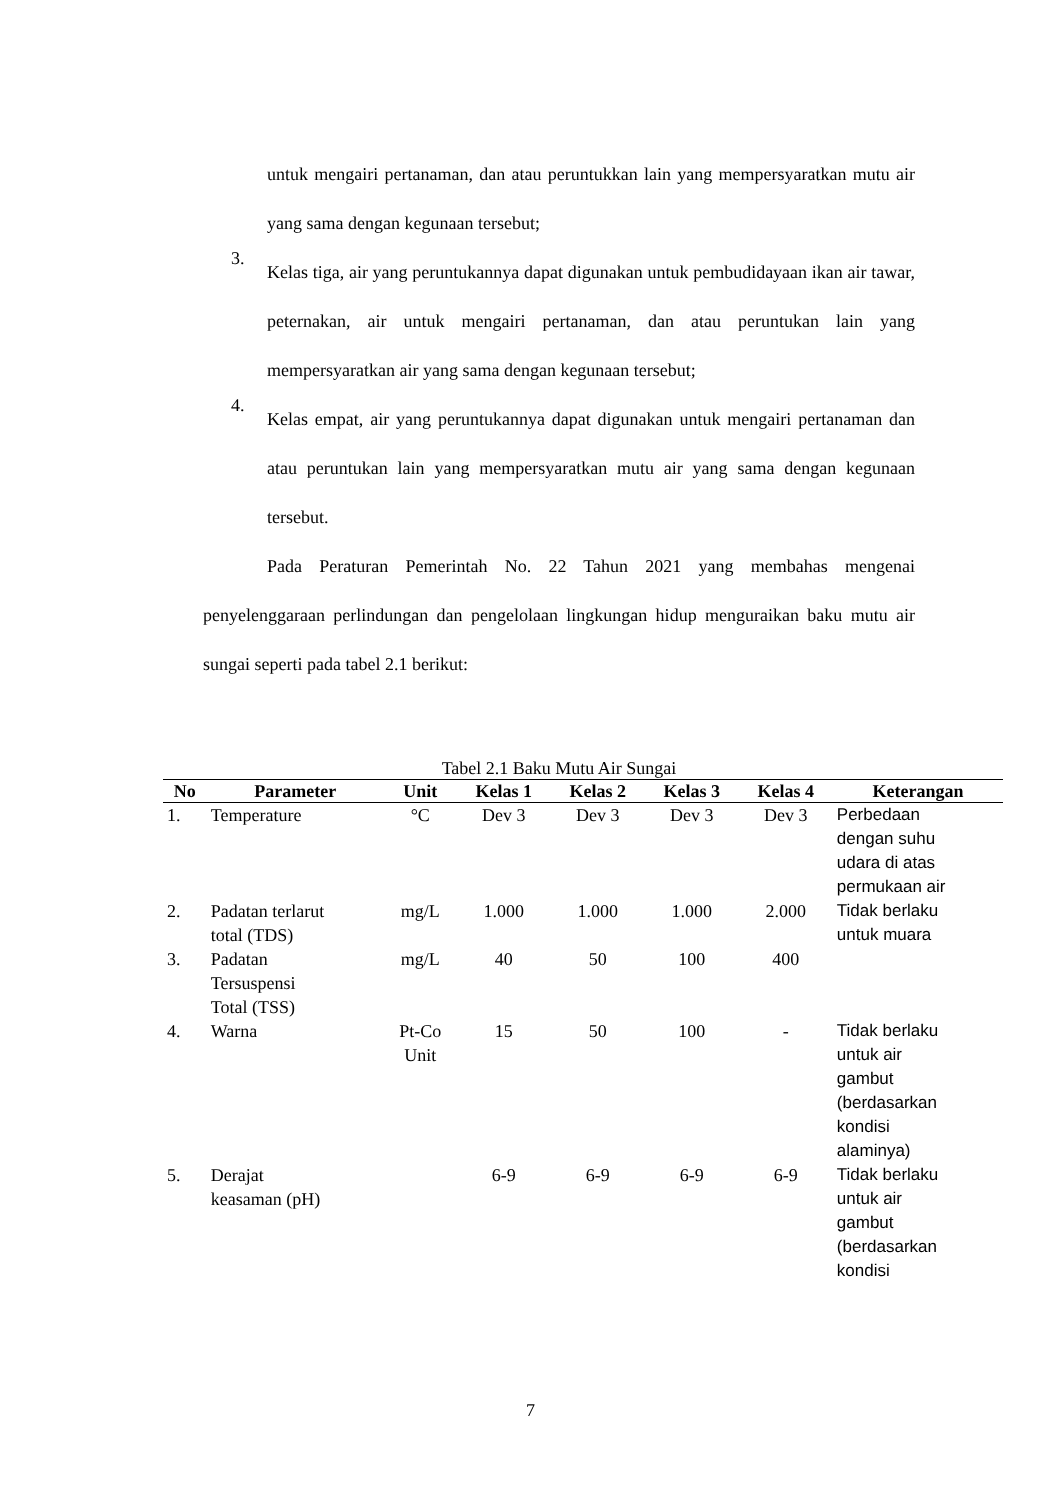untuk mengairi pertanaman, dan atau peruntukkan lain yang mempersyaratkan mutu air yang sama dengan kegunaan tersebut;
3. Kelas tiga, air yang peruntukannya dapat digunakan untuk pembudidayaan ikan air tawar, peternakan, air untuk mengairi pertanaman, dan atau peruntukan lain yang mempersyaratkan air yang sama dengan kegunaan tersebut;
4. Kelas empat, air yang peruntukannya dapat digunakan untuk mengairi pertanaman dan atau peruntukan lain yang mempersyaratkan mutu air yang sama dengan kegunaan tersebut.
Pada Peraturan Pemerintah No. 22 Tahun 2021 yang membahas mengenai penyelenggaraan perlindungan dan pengelolaan lingkungan hidup menguraikan baku mutu air sungai seperti pada tabel 2.1 berikut:
Tabel 2.1 Baku Mutu Air Sungai
| No | Parameter | Unit | Kelas 1 | Kelas 2 | Kelas 3 | Kelas 4 | Keterangan |
| --- | --- | --- | --- | --- | --- | --- | --- |
| 1. | Temperature | °C | Dev 3 | Dev 3 | Dev 3 | Dev 3 | Perbedaan dengan suhu udara di atas permukaan air |
| 2. | Padatan terlarut total (TDS) | mg/L | 1.000 | 1.000 | 1.000 | 2.000 | Tidak berlaku untuk muara |
| 3. | Padatan Tersuspensi Total (TSS) | mg/L | 40 | 50 | 100 | 400 | |
| 4. | Warna | Pt-Co Unit | 15 | 50 | 100 | - | Tidak berlaku untuk air gambut (berdasarkan kondisi alaminya) |
| 5. | Derajat keasaman (pH) | | 6-9 | 6-9 | 6-9 | 6-9 | Tidak berlaku untuk air gambut (berdasarkan kondisi |
7